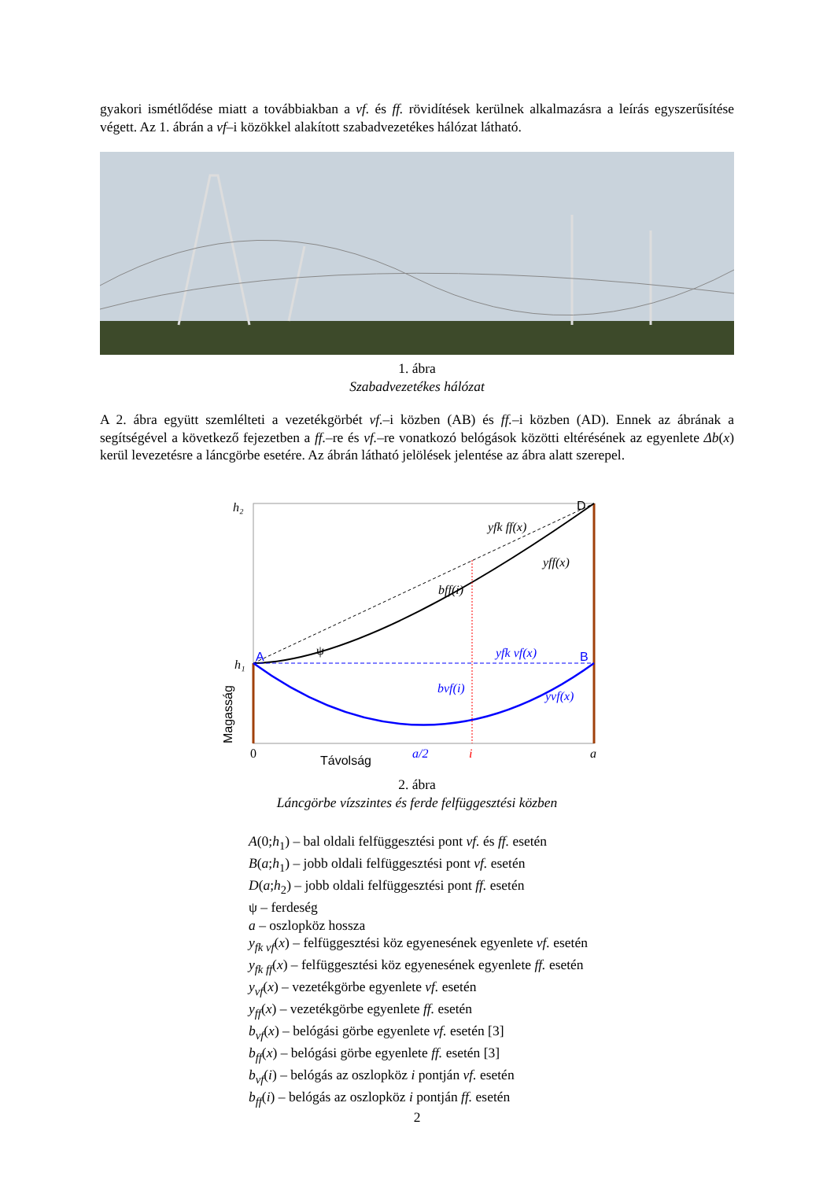gyakori ismétlődése miatt a továbbiakban a vf. és ff. rövidítések kerülnek alkalmazásra a leírás egyszerűsítése végett. Az 1. ábrán a vf–i közökkel alakított szabadvezetékes hálózat látható.
1. ábra
Szabadvezetékes hálózat
A 2. ábra együtt szemlélteti a vezetékgörbét vf.–i közben (AB) és ff.–i közben (AD). Ennek az ábrának a segítségével a következő fejezetben a ff.–re és vf.–re vonatkozó belógások közötti eltérésének az egyenlete Δb(x) kerül levezetésre a láncgörbe esetére. Az ábrán látható jelölések jelentése az ábra alatt szerepel.
h₂
h₁
D
A
B
yfk ff(x)
yff(x)
bff(i)
ψ
yfk vf(x)
bvf(i)
yvf(x)
0
Távolság
a/2
i
a
Magasság
2. ábra
Láncgörbe vízszintes és ferde felfüggesztési közben
A(0;h<sub>1</sub>) – bal oldali felfüggesztési pont vf. és ff. esetén
B(a;h<sub>1</sub>) – jobb oldali felfüggesztési pont vf. esetén
D(a;h<sub>2</sub>) – jobb oldali felfüggesztési pont ff. esetén
ψ – ferdeség
a – oszlopköz hossza
y<sub>fk vf</sub>(x) – felfüggesztési köz egyenesének egyenlete vf. esetén
y<sub>fk ff</sub>(x) – felfüggesztési köz egyenesének egyenlete ff. esetén
y<sub>vf</sub>(x) – vezetékgörbe egyenlete vf. esetén
y<sub>ff</sub>(x) – vezetékgörbe egyenlete ff. esetén
b<sub>vf</sub>(x) – belógási görbe egyenlete vf. esetén [3]
b<sub>ff</sub>(x) – belógási görbe egyenlete ff. esetén [3]
b<sub>vf</sub>(i) – belógás az oszlopköz i pontján vf. esetén
b<sub>ff</sub>(i) – belógás az oszlopköz i pontján ff. esetén
2